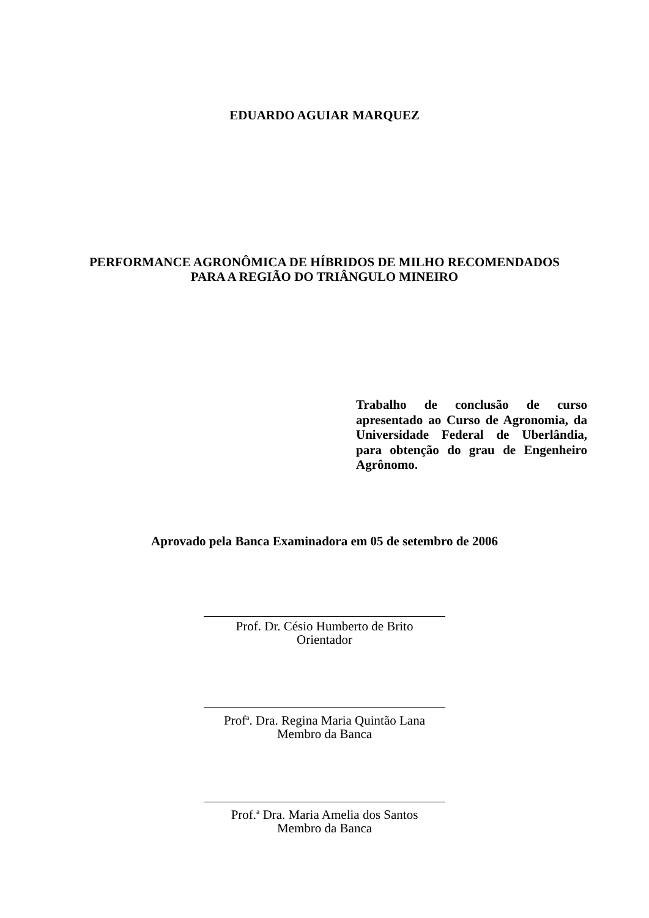EDUARDO AGUIAR MARQUEZ
PERFORMANCE AGRONÔMICA DE HÍBRIDOS DE MILHO RECOMENDADOS
PARA A REGIÃO DO TRIÂNGULO MINEIRO
Trabalho de conclusão de curso apresentado ao Curso de Agronomia, da Universidade Federal de Uberlândia, para obtenção do grau de Engenheiro Agrônomo.
Aprovado pela Banca Examinadora em 05 de setembro de 2006
Prof. Dr. Césio Humberto de Brito
Orientador
Prof<sup>a</sup>. Dra. Regina Maria Quintão Lana
Membro da Banca
Prof.<sup>a</sup> Dra. Maria Amelia dos Santos
Membro da Banca